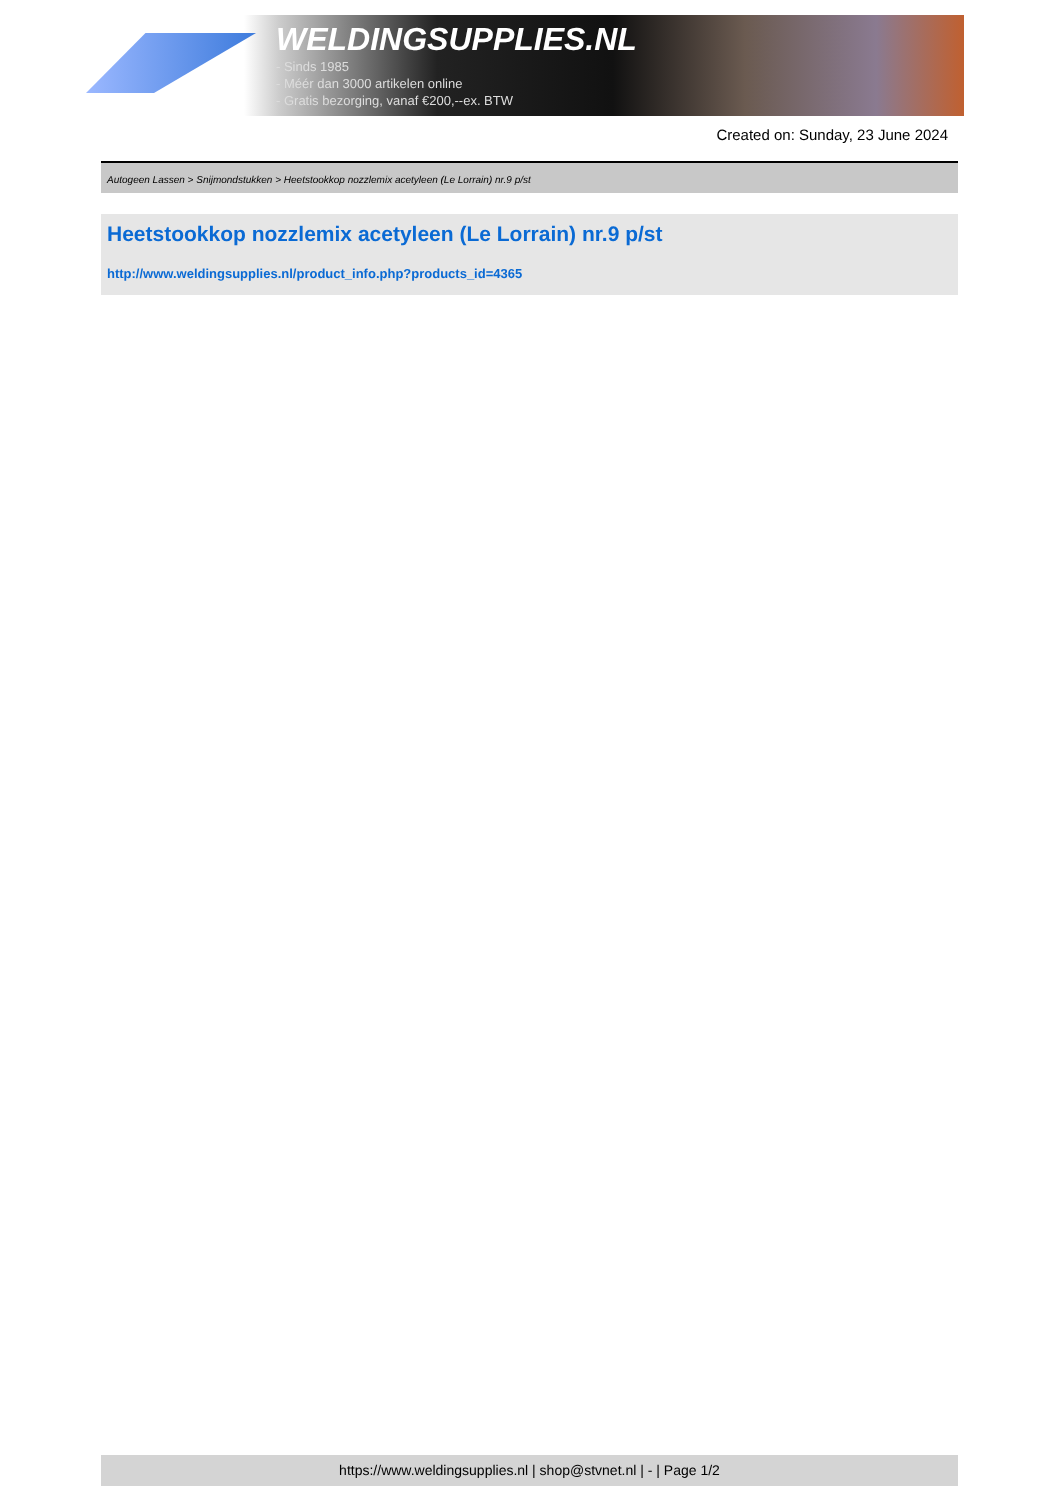WELDINGSUPPLIES.NL
- Sinds 1985
- Méér dan 3000 artikelen online
- Gratis bezorging, vanaf €200,--ex. BTW
Created on: Sunday, 23 June 2024
Autogeen Lassen > Snijmondstukken > Heetstookkop nozzlemix acetyleen (Le Lorrain) nr.9 p/st
Heetstookkop nozzlemix acetyleen (Le Lorrain) nr.9 p/st
http://www.weldingsupplies.nl/product_info.php?products_id=4365
https://www.weldingsupplies.nl | shop@stvnet.nl | - | Page 1/2